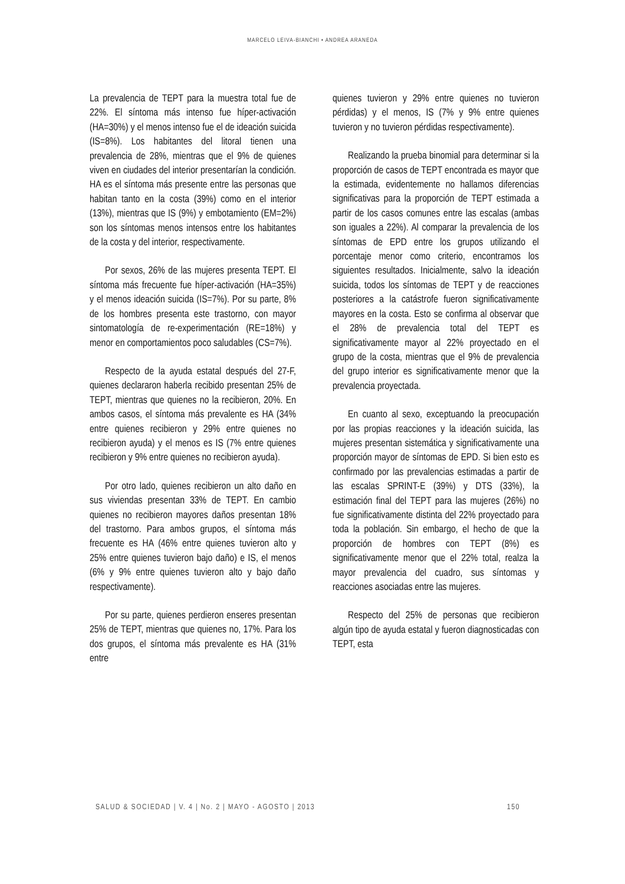MARCELO LEIVA-BIANCHI • ANDREA ARANEDA
La prevalencia de TEPT para la muestra total fue de 22%. El síntoma más intenso fue híper-activación (HA=30%) y el menos intenso fue el de ideación suicida (IS=8%). Los habitantes del litoral tienen una prevalencia de 28%, mientras que el 9% de quienes viven en ciudades del interior presentarían la condición. HA es el síntoma más presente entre las personas que habitan tanto en la costa (39%) como en el interior (13%), mientras que IS (9%) y embotamiento (EM=2%) son los síntomas menos intensos entre los habitantes de la costa y del interior, respectivamente.
Por sexos, 26% de las mujeres presenta TEPT. El síntoma más frecuente fue híper-activación (HA=35%) y el menos ideación suicida (IS=7%). Por su parte, 8% de los hombres presenta este trastorno, con mayor sintomatología de re-experimentación (RE=18%) y menor en comportamientos poco saludables (CS=7%).
Respecto de la ayuda estatal después del 27-F, quienes declararon haberla recibido presentan 25% de TEPT, mientras que quienes no la recibieron, 20%. En ambos casos, el síntoma más prevalente es HA (34% entre quienes recibieron y 29% entre quienes no recibieron ayuda) y el menos es IS (7% entre quienes recibieron y 9% entre quienes no recibieron ayuda).
Por otro lado, quienes recibieron un alto daño en sus viviendas presentan 33% de TEPT. En cambio quienes no recibieron mayores daños presentan 18% del trastorno. Para ambos grupos, el síntoma más frecuente es HA (46% entre quienes tuvieron alto y 25% entre quienes tuvieron bajo daño) e IS, el menos (6% y 9% entre quienes tuvieron alto y bajo daño respectivamente).
Por su parte, quienes perdieron enseres presentan 25% de TEPT, mientras que quienes no, 17%. Para los dos grupos, el síntoma más prevalente es HA (31% entre
quienes tuvieron y 29% entre quienes no tuvieron pérdidas) y el menos, IS (7% y 9% entre quienes tuvieron y no tuvieron pérdidas respectivamente).
Realizando la prueba binomial para determinar si la proporción de casos de TEPT encontrada es mayor que la estimada, evidentemente no hallamos diferencias significativas para la proporción de TEPT estimada a partir de los casos comunes entre las escalas (ambas son iguales a 22%). Al comparar la prevalencia de los síntomas de EPD entre los grupos utilizando el porcentaje menor como criterio, encontramos los siguientes resultados. Inicialmente, salvo la ideación suicida, todos los síntomas de TEPT y de reacciones posteriores a la catástrofe fueron significativamente mayores en la costa. Esto se confirma al observar que el 28% de prevalencia total del TEPT es significativamente mayor al 22% proyectado en el grupo de la costa, mientras que el 9% de prevalencia del grupo interior es significativamente menor que la prevalencia proyectada.
En cuanto al sexo, exceptuando la preocupación por las propias reacciones y la ideación suicida, las mujeres presentan sistemática y significativamente una proporción mayor de síntomas de EPD. Si bien esto es confirmado por las prevalencias estimadas a partir de las escalas SPRINT-E (39%) y DTS (33%), la estimación final del TEPT para las mujeres (26%) no fue significativamente distinta del 22% proyectado para toda la población. Sin embargo, el hecho de que la proporción de hombres con TEPT (8%) es significativamente menor que el 22% total, realza la mayor prevalencia del cuadro, sus síntomas y reacciones asociadas entre las mujeres.
Respecto del 25% de personas que recibieron algún tipo de ayuda estatal y fueron diagnosticadas con TEPT, esta
SALUD & SOCIEDAD | V. 4 | No. 2 | MAYO - AGOSTO | 2013 150